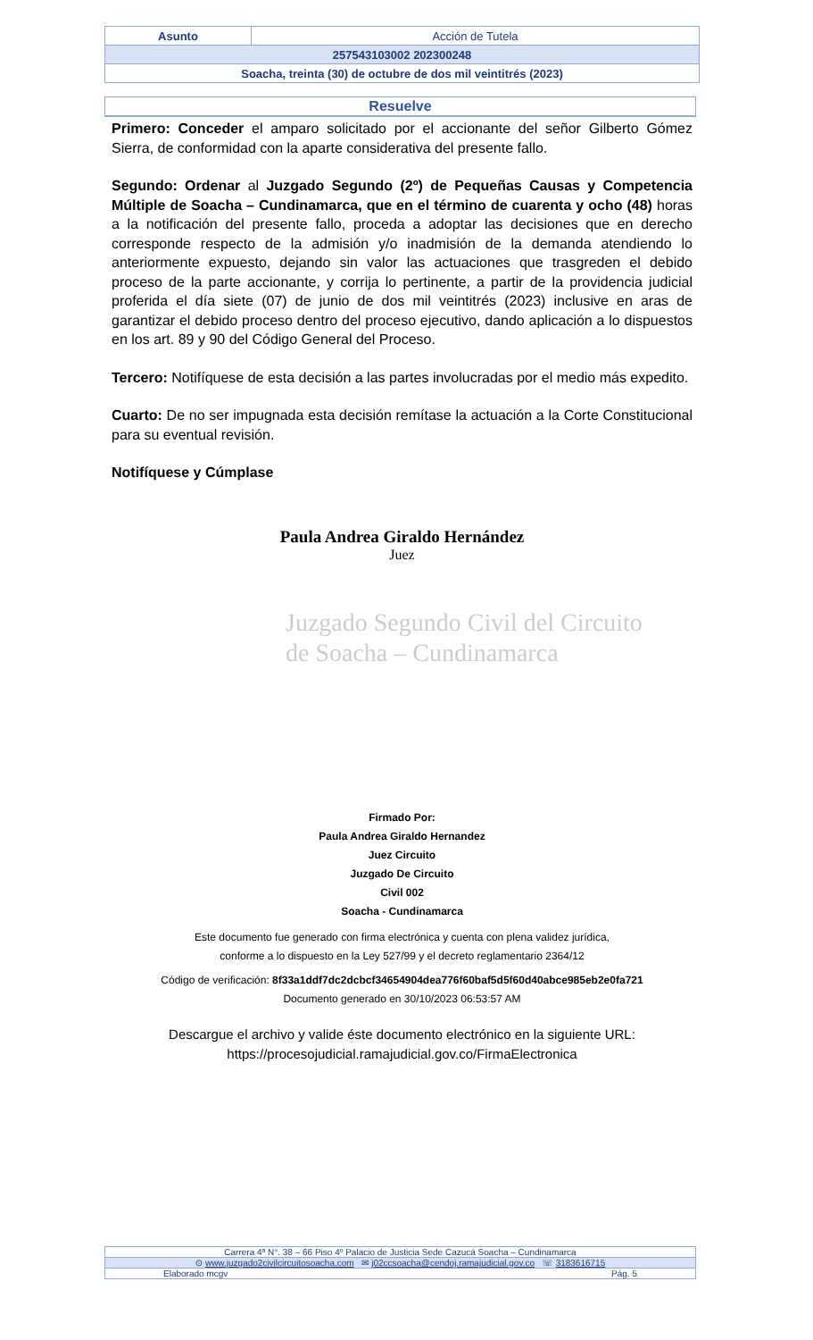| Asunto | Acción de Tutela |
| 257543103002 202300248 | |
| Soacha, treinta (30) de octubre de dos mil veintitrés (2023) | |
Resuelve
Primero: Conceder el amparo solicitado por el accionante del señor Gilberto Gómez Sierra, de conformidad con la aparte considerativa del presente fallo.
Segundo: Ordenar al Juzgado Segundo (2º) de Pequeñas Causas y Competencia Múltiple de Soacha – Cundinamarca, que en el término de cuarenta y ocho (48) horas a la notificación del presente fallo, proceda a adoptar las decisiones que en derecho corresponde respecto de la admisión y/o inadmisión de la demanda atendiendo lo anteriormente expuesto, dejando sin valor las actuaciones que trasgreden el debido proceso de la parte accionante, y corrija lo pertinente, a partir de la providencia judicial proferida el día siete (07) de junio de dos mil veintitrés (2023) inclusive en aras de garantizar el debido proceso dentro del proceso ejecutivo, dando aplicación a lo dispuestos en los art. 89 y 90 del Código General del Proceso.
Tercero: Notifíquese de esta decisión a las partes involucradas por el medio más expedito.
Cuarto: De no ser impugnada esta decisión remítase la actuación a la Corte Constitucional para su eventual revisión.
Notifíquese y Cúmplase
Paula Andrea Giraldo Hernández
Juez
Juzgado Segundo Civil del Circuito
de Soacha – Cundinamarca
Firmado Por:
Paula Andrea Giraldo Hernandez
Juez Circuito
Juzgado De Circuito
Civil 002
Soacha - Cundinamarca
Este documento fue generado con firma electrónica y cuenta con plena validez jurídica,
conforme a lo dispuesto en la Ley 527/99 y el decreto reglamentario 2364/12
Código de verificación: 8f33a1ddf7dc2dcbcf34654904dea776f60baf5d5f60d40abce985eb2e0fa721
Documento generado en 30/10/2023 06:53:57 AM
Descargue el archivo y valide éste documento electrónico en la siguiente URL:
https://procesojudicial.ramajudicial.gov.co/FirmaElectronica
| Carrera 4ª N°. 38 – 66 Piso 4º Palacio de Justicia Sede Cazucá Soacha – Cundinamarca | |
| ⊙ www.juzgado2civilcircuitosoacha.com ✉ j02ccsoacha@cendoj.ramajudicial.gov.co ☏ 3183616715 | |
| Elaborado mcgv | Pág. 5 |